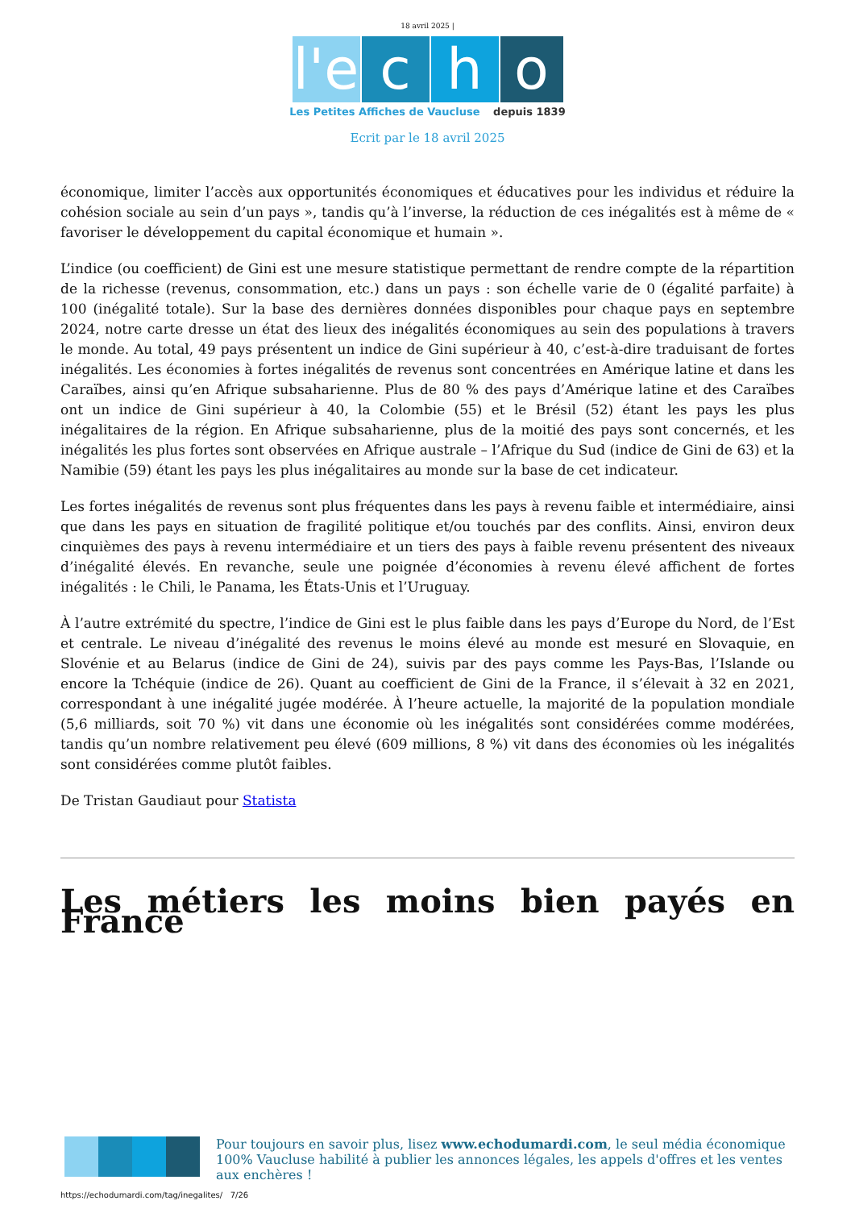18 avril 2025 |
l'e c h o
Les Petites Affiches de Vaucluse depuis 1839
Ecrit par le 18 avril 2025
économique, limiter l’accès aux opportunités économiques et éducatives pour les individus et réduire la cohésion sociale au sein d’un pays », tandis qu’à l’inverse, la réduction de ces inégalités est à même de « favoriser le développement du capital économique et humain ».
L’indice (ou coefficient) de Gini est une mesure statistique permettant de rendre compte de la répartition de la richesse (revenus, consommation, etc.) dans un pays : son échelle varie de 0 (égalité parfaite) à 100 (inégalité totale). Sur la base des dernières données disponibles pour chaque pays en septembre 2024, notre carte dresse un état des lieux des inégalités économiques au sein des populations à travers le monde. Au total, 49 pays présentent un indice de Gini supérieur à 40, c’est-à-dire traduisant de fortes inégalités. Les économies à fortes inégalités de revenus sont concentrées en Amérique latine et dans les Caraïbes, ainsi qu’en Afrique subsaharienne. Plus de 80 % des pays d’Amérique latine et des Caraïbes ont un indice de Gini supérieur à 40, la Colombie (55) et le Brésil (52) étant les pays les plus inégalitaires de la région. En Afrique subsaharienne, plus de la moitié des pays sont concernés, et les inégalités les plus fortes sont observées en Afrique australe – l’Afrique du Sud (indice de Gini de 63) et la Namibie (59) étant les pays les plus inégalitaires au monde sur la base de cet indicateur.
Les fortes inégalités de revenus sont plus fréquentes dans les pays à revenu faible et intermédiaire, ainsi que dans les pays en situation de fragilité politique et/ou touchés par des conflits. Ainsi, environ deux cinquièmes des pays à revenu intermédiaire et un tiers des pays à faible revenu présentent des niveaux d’inégalité élevés. En revanche, seule une poignée d’économies à revenu élevé affichent de fortes inégalités : le Chili, le Panama, les États-Unis et l’Uruguay.
À l’autre extrémité du spectre, l’indice de Gini est le plus faible dans les pays d’Europe du Nord, de l’Est et centrale. Le niveau d’inégalité des revenus le moins élevé au monde est mesuré en Slovaquie, en Slovénie et au Belarus (indice de Gini de 24), suivis par des pays comme les Pays-Bas, l’Islande ou encore la Tchéquie (indice de 26). Quant au coefficient de Gini de la France, il s’élevait à 32 en 2021, correspondant à une inégalité jugée modérée. À l’heure actuelle, la majorité de la population mondiale (5,6 milliards, soit 70 %) vit dans une économie où les inégalités sont considérées comme modérées, tandis qu’un nombre relativement peu élevé (609 millions, 8 %) vit dans des économies où les inégalités sont considérées comme plutôt faibles.
De Tristan Gaudiaut pour Statista
Les métiers les moins bien payés en France
Pour toujours en savoir plus, lisez www.echodumardi.com, le seul média économique 100% Vaucluse habilité à publier les annonces légales, les appels d'offres et les ventes aux enchères !
https://echodumardi.com/tag/inegalites/ 7/26